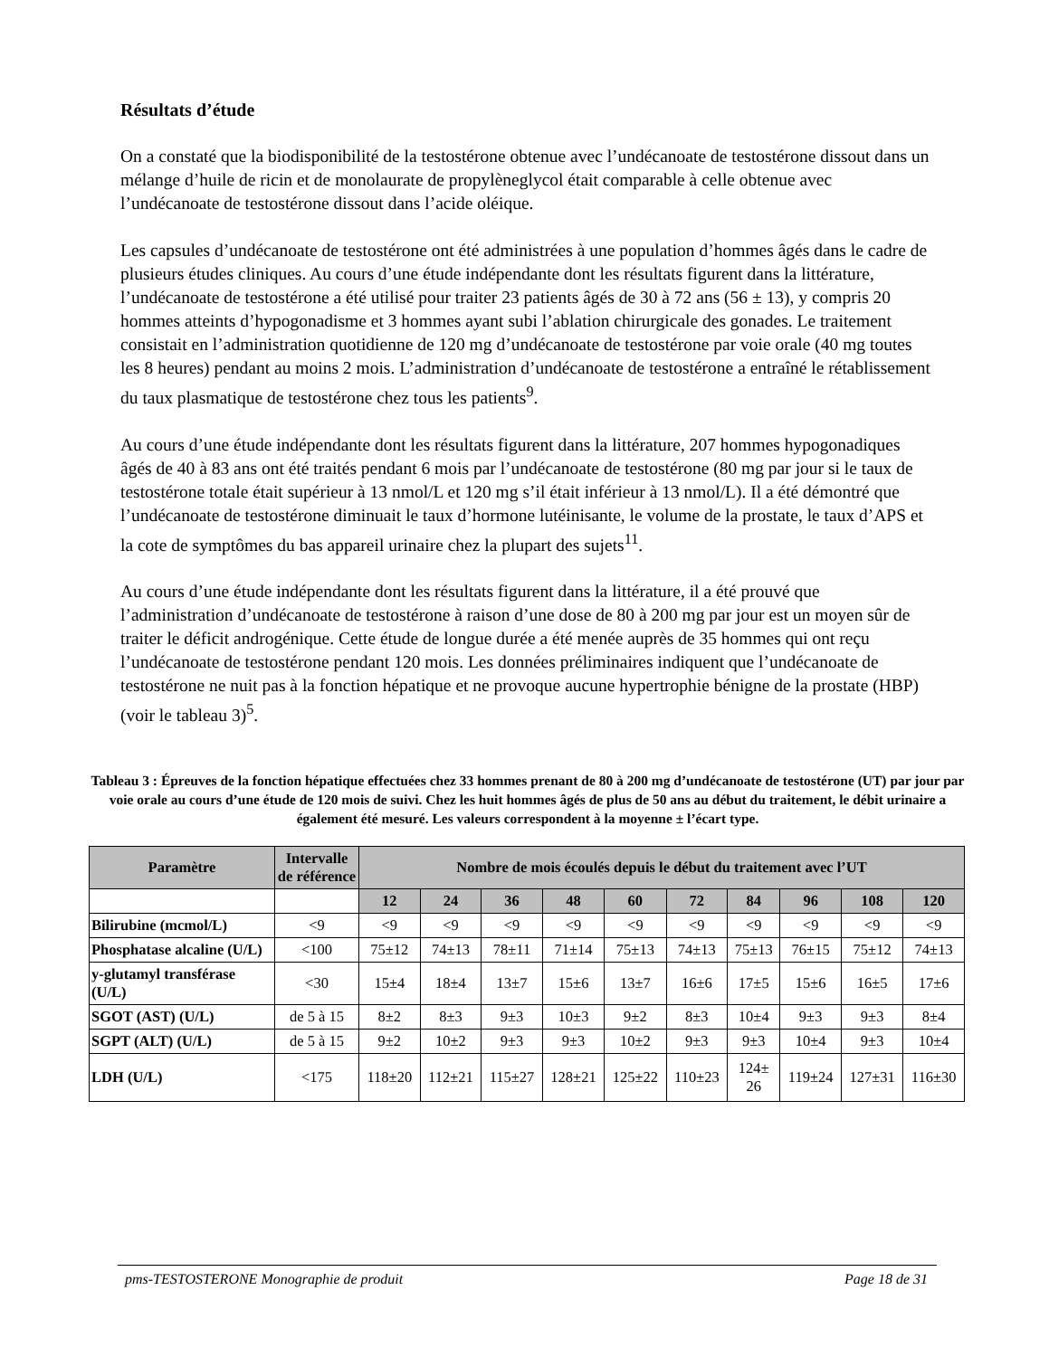Résultats d’étude
On a constaté que la biodisponibilité de la testostérone obtenue avec l’undécanoate de testostérone dissout dans un mélange d’huile de ricin et de monolaurate de propylèneglycol était comparable à celle obtenue avec l’undécanoate de testostérone dissout dans l’acide oléique.
Les capsules d’undécanoate de testostérone ont été administrées à une population d’hommes âgés dans le cadre de plusieurs études cliniques. Au cours d’une étude indépendante dont les résultats figurent dans la littérature, l’undécanoate de testostérone a été utilisé pour traiter 23 patients âgés de 30 à 72 ans (56 ± 13), y compris 20 hommes atteints d’hypogonadisme et 3 hommes ayant subi l’ablation chirurgicale des gonades. Le traitement consistait en l’administration quotidienne de 120 mg d’undécanoate de testostérone par voie orale (40 mg toutes les 8 heures) pendant au moins 2 mois. L’administration d’undécanoate de testostérone a entraîné le rétablissement du taux plasmatique de testostérone chez tous les patients<sup>9</sup>.
Au cours d’une étude indépendante dont les résultats figurent dans la littérature, 207 hommes hypogonadiques âgés de 40 à 83 ans ont été traités pendant 6 mois par l’undécanoate de testostérone (80 mg par jour si le taux de testostérone totale était supérieur à 13 nmol/L et 120 mg s’il était inférieur à 13 nmol/L). Il a été démontré que l’undécanoate de testostérone diminuait le taux d’hormone lutéinisante, le volume de la prostate, le taux d’APS et la cote de symptômes du bas appareil urinaire chez la plupart des sujets<sup>11</sup>.
Au cours d’une étude indépendante dont les résultats figurent dans la littérature, il a été prouvé que l’administration d’undécanoate de testostérone à raison d’une dose de 80 à 200 mg par jour est un moyen sûr de traiter le déficit androgénique. Cette étude de longue durée a été menée auprès de 35 hommes qui ont reçu l’undécanoate de testostérone pendant 120 mois. Les données préliminaires indiquent que l’undécanoate de testostérone ne nuit pas à la fonction hépatique et ne provoque aucune hypertrophie bénigne de la prostate (HBP) (voir le tableau 3)<sup>5</sup>.
Tableau 3 : Épreuves de la fonction hépatique effectuées chez 33 hommes prenant de 80 à 200 mg d’undécanoate de testostérone (UT) par jour par voie orale au cours d’une étude de 120 mois de suivi. Chez les huit hommes âgés de plus de 50 ans au début du traitement, le débit urinaire a également été mesuré. Les valeurs correspondent à la moyenne ± l’écart type.
| Paramètre | Intervalle de référence | Nombre de mois écoulés depuis le début du traitement avec l’UT | | | | | | | | | |
| --- | --- | --- | --- | --- | --- | --- | --- | --- | --- | --- | --- |
| | | 12 | 24 | 36 | 48 | 60 | 72 | 84 | 96 | 108 | 120 |
| Bilirubine (mcmol/L) | <9 | <9 | <9 | <9 | <9 | <9 | <9 | <9 | <9 | <9 | <9 |
| Phosphatase alcaline (U/L) | <100 | 75±12 | 74±13 | 78±11 | 71±14 | 75±13 | 74±13 | 75±13 | 76±15 | 75±12 | 74±13 |
| y-glutamyl transférase (U/L) | <30 | 15±4 | 18±4 | 13±7 | 15±6 | 13±7 | 16±6 | 17±5 | 15±6 | 16±5 | 17±6 |
| SGOT (AST) (U/L) | de 5 à 15 | 8±2 | 8±3 | 9±3 | 10±3 | 9±2 | 8±3 | 10±4 | 9±3 | 9±3 | 8±4 |
| SGPT (ALT) (U/L) | de 5 à 15 | 9±2 | 10±2 | 9±3 | 9±3 | 10±2 | 9±3 | 9±3 | 10±4 | 9±3 | 10±4 |
| LDH (U/L) | <175 | 118±20 | 112±21 | 115±27 | 128±21 | 125±22 | 110±23 | 124± 26 | 119±24 | 127±31 | 116±30 |
pms-TESTOSTERONE Monographie de produit Page 18 de 31